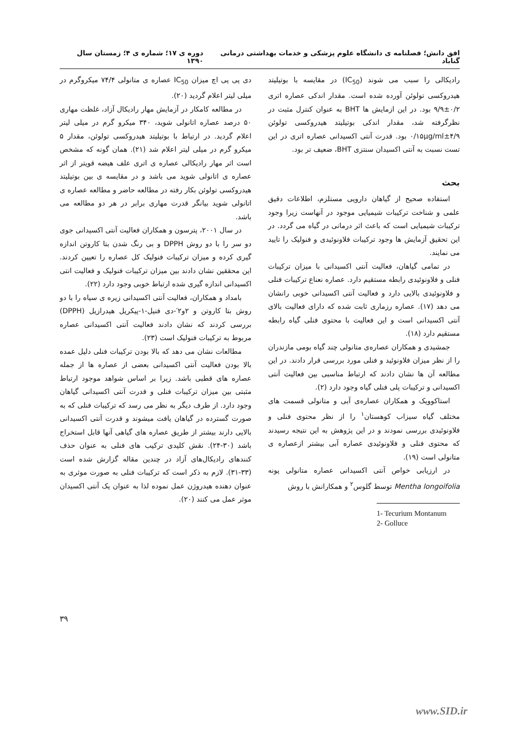افق دانش؛ فصلنامه ی دانشگاه علوم پزشکی و خدمات بهداشتی درمانی گناباد دوره ی ۱۷؛ شماره ی ۴؛ زمستان سال ۱۳۹۰
رادیکالی را سبب می شوند (IC<sub>50</sub>) در مقایسه با بوتیلیتد هیدروکسی تولوئن آورده شده است. مقدار اندکی عصاره اتری ۰/۲±۹/۹ بود. در این ازمایش ها BHT به عنوان کنترل مثبت در نظرگرفته شد، مقدار اندکی بوتیلیتد هیدروکسی تولوئن ۴/۹±۰/۱۵µg/ml بود. قدرت آنتی اکسیدانی عصاره اتری در این تست نسبت به آنتی اکسیدان سنتزی BHT، ضعیف تر بود.
بحث
استفاده صحیح از گیاهان دارویی مستلزم، اطلاعات دقیق علمی و شناخت ترکیبات شیمیایی موجود در آنهاست زیرا وجود ترکیبات شیمیایی است که باعث اثر درمانی در گیاه می گردد. در این تحقیق آزمایش ها وجود ترکیبات فلاونوئیدی و فنولیک را تایید می نمایند.
در تمامی گیاهان، فعالیت آنتی اکسیدانی با میزان ترکیبات فنلی و فلاونوئیدی رابطه مستقیم دارد. عصاره نعناع ترکیبات فنلی و فلاونوئیدی بالایی دارد و فعالیت آنتی اکسیدانی خوبی رانشان می دهد (۱۷). عصاره رزماری ثابت شده که دارای فعالیت بالای آنتی اکسیدانی است و این فعالیت با محتوی فنلی گیاه رابطه مستقیم دارد (۱۸).
جمشیدی و همکاران عصاره‌ی متانولی چند گیاه بومی مازندران را از نظر میزان فلاونوئید و فنلی مورد بررسی قرار دادند. در این مطالعه آن ها نشان دادند که ارتباط مناسبی بین فعالیت آنتی اکسیدانی و ترکیبات پلی فنلی گیاه وجود دارد (۲).
استاکوویک و همکاران عصاره‌ی آبی و متانولی قسمت های مختلف گیاه سیزاب کوهستان<sup>۱</sup> را از نظر محتوی فنلی و فلاونوئیدی بررسی نمودند و در این پژوهش به این نتیجه رسیدند که محتوی فنلی و فلاونوئیدی عصاره آبی بیشتر ازعصاره ی متانولی است (۱۹).
در ارزیابی خواص آنتی اکسیدانی عصاره متانولی پونه Mentha longoifolia توسط گلوس<sup>۲</sup> و همکارانش با روش
1- Tecurium Montanum
2- Golluce
دی پی پی اچ میزان IC<sub>50</sub> عصاره ی متانولی ۷۴/۴ میکروگرم در میلی لیتر اعلام گردید (۲۰).
در مطالعه کامکار در آزمایش مهار رادیکال آزاد، غلظت مهاری ۵۰ درصد عصاره اتانولی شوید، ۳۴۰ میکرو گرم در میلی لیتر اعلام گردید. در ارتباط با بوتیلیتد هیدروکسی تولوئن، مقدار ۵ میکرو گرم در میلی لیتر اعلام شد (۲۱). همان گونه که مشخص است اثر مهار رادیکالی عصاره ی اتری علف هیضه قویتر از اثر عصاره ی اتانولی شوید می باشد و در مقایسه ی بین بوتیلیتد هیدروکسی تولوئن بکار رفته در مطالعه حاضر و مطالعه عصاره ی اتانولی شوید بیانگر قدرت مهاری برابر در هر دو مطالعه می باشد.
در سال ۲۰۰۱، پترسون و همکاران فعالیت آنتی اکسیدانی جوی دو سر را با دو روش DPPH و بی رنگ شدن بتا کاروتن اندازه گیری کرده و میزان ترکیبات فنولیک کل عصاره را تعیین کردند. این محققین نشان دادند بین میزان ترکیبات فنولیک و فعالیت انتی اکسیدانی اندازه گیری شده ارتباط خوبی وجود دارد (۲۲).
بامداد و همکاران، فعالیت آنتی اکسیدانی زیره ی سیاه را با دو روش بتا کاروتن و ۲و۲′-دی فنیل-۱-پیکریل هیدرازیل (DPPH) بررسی کردند که نشان دادند فعالیت آنتی اکسیدانی عصاره مربوط به ترکیبات فنولیک است (۲۳).
مطالعات نشان می دهد که بالا بودن ترکیبات فنلی دلیل عمده بالا بودن فعالیت آنتی اکسیدانی بعضی از عصاره ها از جمله عصاره های قطبی باشد. زیرا بر اساس شواهد موجود ارتباط مثبتی بین میزان ترکیبات فنلی و قدرت آنتی اکسیدانی گیاهان وجود دارد. از طرف دیگر به نظر می رسد که ترکیبات فنلی که به صورت گسترده در گیاهان یافت میشوند و قدرت آنتی اکسیدانی بالایی دارند بیشتر از طریق عصاره های گیاهی آنها قابل استخراج باشد (۳۰-۲۴). نقش کلیدی ترکیب های فنلی به عنوان حذف کنندهای رادیکال‌های آزاد در چندین مقاله گزارش شده است (۳۳-۳۱). لازم به ذکر است که ترکیبات فنلی به صورت موثری به عنوان دهنده هیدروژن عمل نموده لذا به عنوان یک آنتی اکسیدان موثر عمل می کنند (۲۰).
۳۹
www.SID.ir